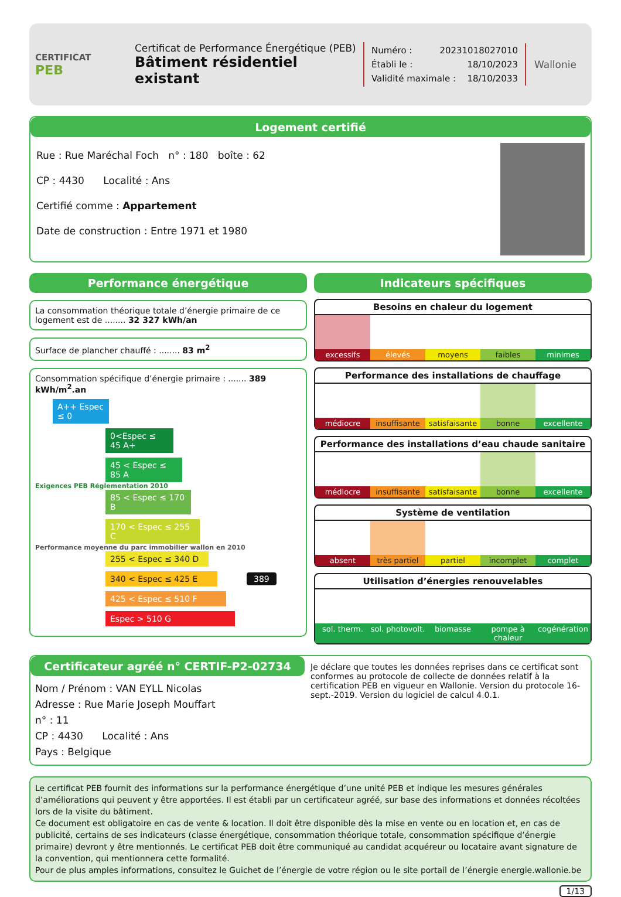CERTIFICAT
PEB
Certificat de Performance Énergétique (PEB)
Bâtiment résidentiel existant
Numéro : 20231018027010
Établi le : 18/10/2023
Validité maximale : 18/10/2033
Wallonie
Logement certifié
Rue : Rue Maréchal Foch n° : 180 boîte : 62
CP : 4430 Localité : Ans
Certifié comme : Appartement
Date de construction : Entre 1971 et 1980
Performance énergétique
La consommation théorique totale d’énergie primaire de ce logement est de ........ 32 327 kWh/an
Surface de plancher chauffé : ........ 83 m<sup>2</sup>
Consommation spécifique d’énergie primaire : ....... 389 kWh/m<sup>2</sup>.an
A++ Espec ≤ 0
0<Espec ≤ 45 A+
45 < Espec ≤ 85 A
Exigences PEB Réglementation 2010
85 < Espec ≤ 170 B
170 < Espec ≤ 255 C
Performance moyenne du parc immobilier wallon en 2010
255 < Espec ≤ 340 D
340 < Espec ≤ 425 E 389
425 < Espec ≤ 510 F
Espec > 510 G
Indicateurs spécifiques
Besoins en chaleur du logement
excessifs élevés moyens faibles minimes
Performance des installations de chauffage
médiocre insuffisante satisfaisante bonne excellente
Performance des installations d’eau chaude sanitaire
médiocre insuffisante satisfaisante bonne excellente
Système de ventilation
absent très partiel partiel incomplet complet
Utilisation d’énergies renouvelables
sol. therm. sol. photovolt. biomasse pompe à chaleur cogénération
Certificateur agréé n° CERTIF-P2-02734
Nom / Prénom : VAN EYLL Nicolas
Adresse : Rue Marie Joseph Mouffart
n° : 11
CP : 4430 Localité : Ans
Pays : Belgique
Je déclare que toutes les données reprises dans ce certificat sont conformes au protocole de collecte de données relatif à la certification PEB en vigueur en Wallonie. Version du protocole 16-sept.-2019. Version du logiciel de calcul 4.0.1.
Le certificat PEB fournit des informations sur la performance énergétique d’une unité PEB et indique les mesures générales d’améliorations qui peuvent y être apportées. Il est établi par un certificateur agréé, sur base des informations et données récoltées lors de la visite du bâtiment.
Ce document est obligatoire en cas de vente & location. Il doit être disponible dès la mise en vente ou en location et, en cas de publicité, certains de ses indicateurs (classe énergétique, consommation théorique totale, consommation spécifique d’énergie primaire) devront y être mentionnés. Le certificat PEB doit être communiqué au candidat acquéreur ou locataire avant signature de la convention, qui mentionnera cette formalité.
Pour de plus amples informations, consultez le Guichet de l’énergie de votre région ou le site portail de l’énergie energie.wallonie.be
1/13